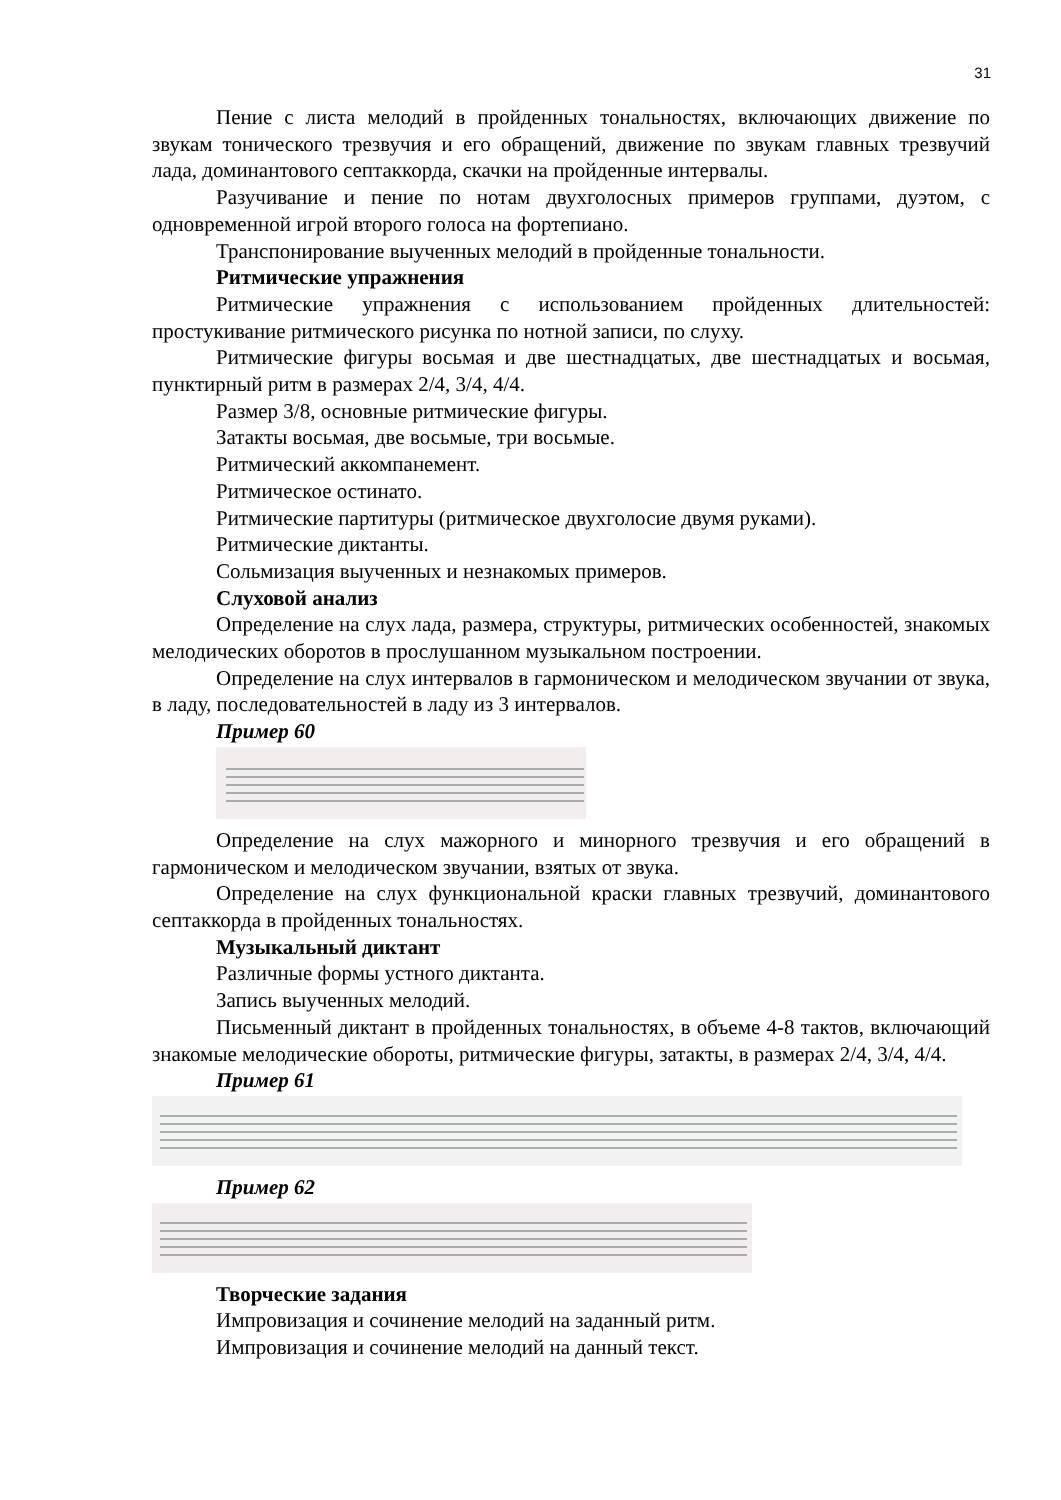31
Пение с листа мелодий в пройденных тональностях, включающих движение по звукам тонического трезвучия и его обращений, движение по звукам главных трезвучий лада, доминантового септаккорда, скачки на пройденные интервалы.
Разучивание и пение по нотам двухголосных примеров группами, дуэтом, с одновременной игрой второго голоса на фортепиано.
Транспонирование выученных мелодий в пройденные тональности.
Ритмические упражнения
Ритмические упражнения с использованием пройденных длительностей: простукивание ритмического рисунка по нотной записи, по слуху.
Ритмические фигуры восьмая и две шестнадцатых, две шестнадцатых и восьмая, пунктирный ритм в размерах 2/4, 3/4, 4/4.
Размер 3/8, основные ритмические фигуры.
Затакты восьмая, две восьмые, три восьмые.
Ритмический аккомпанемент.
Ритмическое остинато.
Ритмические партитуры (ритмическое двухголосие двумя руками).
Ритмические диктанты.
Сольмизация выученных и незнакомых примеров.
Слуховой анализ
Определение на слух лада, размера, структуры, ритмических особенностей, знакомых мелодических оборотов в прослушанном музыкальном построении.
Определение на слух интервалов в гармоническом и мелодическом звучании от звука, в ладу, последовательностей в ладу из 3 интервалов.
Пример 60
Определение на слух мажорного и минорного трезвучия и его обращений в гармоническом и мелодическом звучании, взятых от звука.
Определение на слух функциональной краски главных трезвучий, доминантового септаккорда в пройденных тональностях.
Музыкальный диктант
Различные формы устного диктанта.
Запись выученных мелодий.
Письменный диктант в пройденных тональностях, в объеме 4-8 тактов, включающий знакомые мелодические обороты, ритмические фигуры, затакты, в размерах 2/4, 3/4, 4/4.
Пример 61
Пример 62
Творческие задания
Импровизация и сочинение мелодий на заданный ритм.
Импровизация и сочинение мелодий на данный текст.